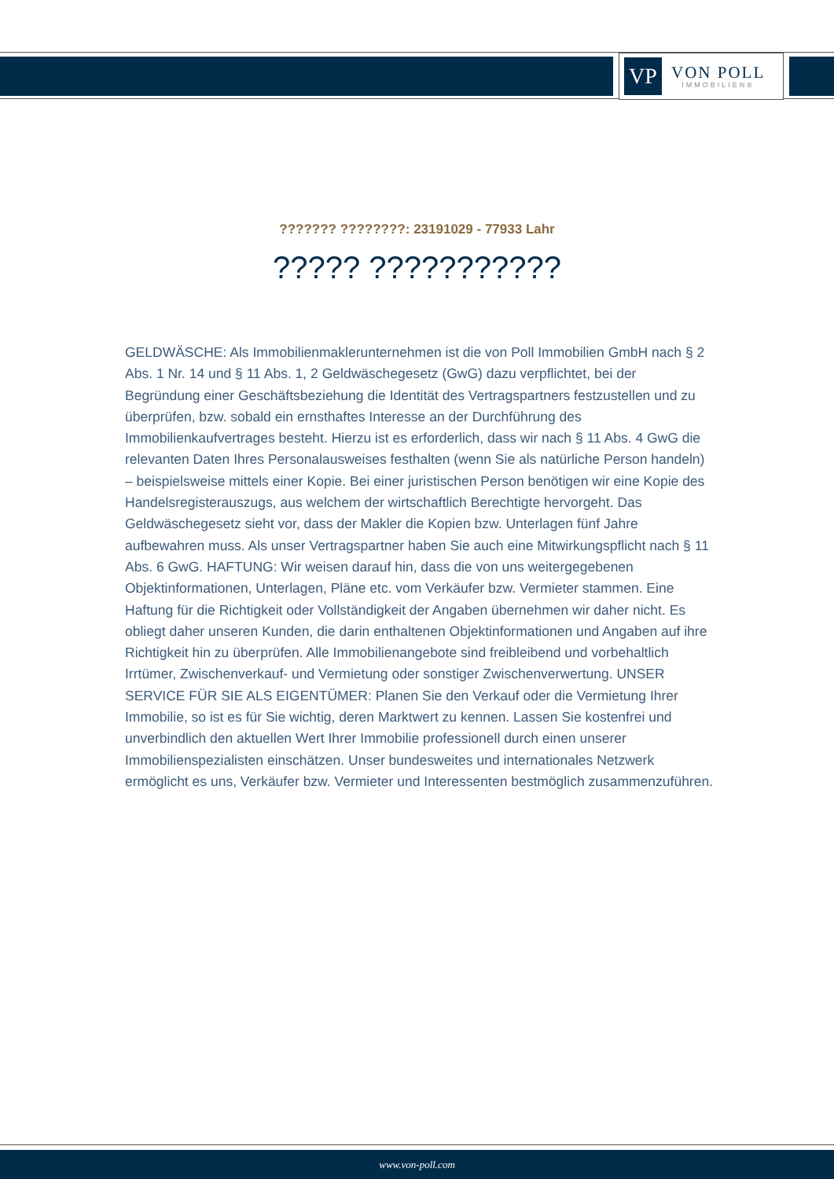VP
VON POLL
IMMOBILIEN®
??????? ????????: 23191029 - 77933 Lahr
????? ???????????
GELDWÄSCHE: Als Immobilienmaklerunternehmen ist die von Poll Immobilien GmbH nach § 2 Abs. 1 Nr. 14 und § 11 Abs. 1, 2 Geldwäschegesetz (GwG) dazu verpflichtet, bei der Begründung einer Geschäftsbeziehung die Identität des Vertragspartners festzustellen und zu überprüfen, bzw. sobald ein ernsthaftes Interesse an der Durchführung des Immobilienkaufvertrages besteht. Hierzu ist es erforderlich, dass wir nach § 11 Abs. 4 GwG die relevanten Daten Ihres Personalausweises festhalten (wenn Sie als natürliche Person handeln) – beispielsweise mittels einer Kopie. Bei einer juristischen Person benötigen wir eine Kopie des Handelsregisterauszugs, aus welchem der wirtschaftlich Berechtigte hervorgeht. Das Geldwäschegesetz sieht vor, dass der Makler die Kopien bzw. Unterlagen fünf Jahre aufbewahren muss. Als unser Vertragspartner haben Sie auch eine Mitwirkungspflicht nach § 11 Abs. 6 GwG. HAFTUNG: Wir weisen darauf hin, dass die von uns weitergegebenen Objektinformationen, Unterlagen, Pläne etc. vom Verkäufer bzw. Vermieter stammen. Eine Haftung für die Richtigkeit oder Vollständigkeit der Angaben übernehmen wir daher nicht. Es obliegt daher unseren Kunden, die darin enthaltenen Objektinformationen und Angaben auf ihre Richtigkeit hin zu überprüfen. Alle Immobilienangebote sind freibleibend und vorbehaltlich Irrtümer, Zwischenverkauf- und Vermietung oder sonstiger Zwischenverwertung. UNSER SERVICE FÜR SIE ALS EIGENTÜMER: Planen Sie den Verkauf oder die Vermietung Ihrer Immobilie, so ist es für Sie wichtig, deren Marktwert zu kennen. Lassen Sie kostenfrei und unverbindlich den aktuellen Wert Ihrer Immobilie professionell durch einen unserer Immobilienspezialisten einschätzen. Unser bundesweites und internationales Netzwerk ermöglicht es uns, Verkäufer bzw. Vermieter und Interessenten bestmöglich zusammenzuführen.
www.von-poll.com